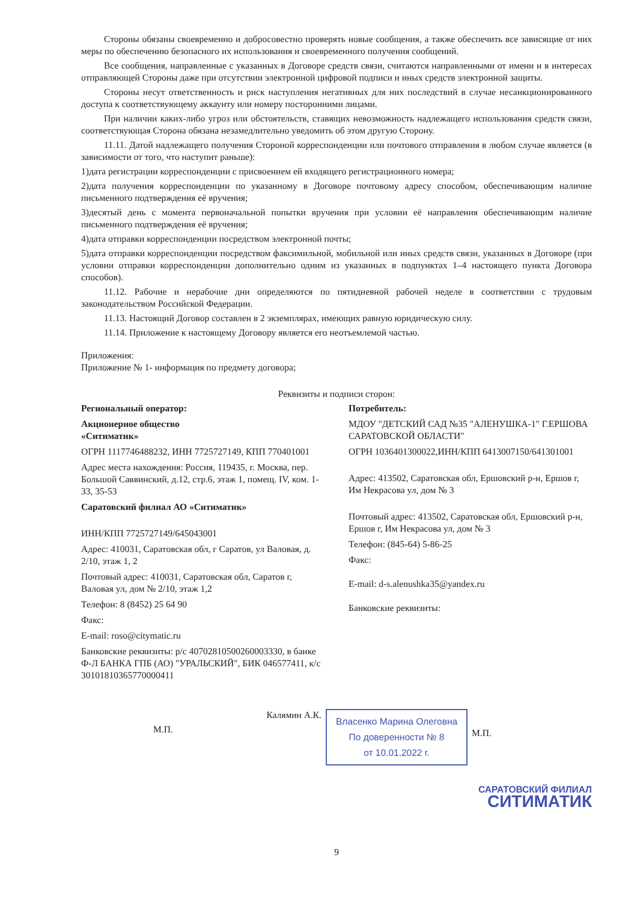Стороны обязаны своевременно и добросовестно проверять новые сообщения, а также обеспечить все зависящие от них меры по обеспечению безопасного их использования и своевременного получения сообщений.
Все сообщения, направленные с указанных в Договоре средств связи, считаются направленными от имени и в интересах отправляющей Стороны даже при отсутствии электронной цифровой подписи и иных средств электронной защиты.
Стороны несут ответственность и риск наступления негативных для них последствий в случае несанкционированного доступа к соответствующему аккаунту или номеру посторонними лицами.
При наличии каких-либо угроз или обстоятельств, ставящих невозможность надлежащего использования средств связи, соответствующая Сторона обязана незамедлительно уведомить об этом другую Сторону.
11.11. Датой надлежащего получения Стороной корреспонденции или почтового отправления в любом случае является (в зависимости от того, что наступит раньше):
1)дата регистрации корреспонденции с присвоением ей входящего регистрационного номера;
2)дата получения корреспонденции по указанному в Договоре почтовому адресу способом, обеспечивающим наличие письменного подтверждения её вручения;
3)десятый день с момента первоначальной попытки вручения при условии её направления обеспечивающим наличие письменного подтверждения её вручения;
4)дата отправки корреспонденции посредством электронной почты;
5)дата отправки корреспонденции посредством факсимильной, мобильной или иных средств связи, указанных в Договоре (при условии отправки корреспонденции дополнительно одним из указанных в подпунктах 1–4 настоящего пункта Договора способов).
11.12. Рабочие и нерабочие дни определяются по пятидневной рабочей неделе в соответствии с трудовым законодательством Российской Федерации.
11.13. Настоящий Договор составлен в 2 экземплярах, имеющих равную юридическую силу.
11.14. Приложение к настоящему Договору является его неотъемлемой частью.
Приложения:
Приложение № 1- информация по предмету договора;
Реквизиты и подписи сторон:
Региональный оператор:
Акционерное общество
«Ситиматик»
ОГРН 1117746488232, ИНН 7725727149, КПП 770401001
Адрес места нахождения: Россия, 119435, г. Москва, пер. Большой Саввинский, д.12, стр.6, этаж 1, помещ. IV, ком. 1-33, 35-53
Саратовский филиал АО «Ситиматик»
ИНН/КПП 7725727149/645043001
Адрес: 410031, Саратовская обл, г Саратов, ул Валовая, д. 2/10, этаж 1, 2
Почтовый адрес: 410031, Саратовская обл, Саратов г, Валовая ул, дом № 2/10, этаж 1,2
Телефон: 8 (8452) 25 64 90
Факс:
E-mail: roso@citymatic.ru
Банковские реквизиты: р/с 40702810500260003330, в банке Ф-Л БАНКА ГПБ (АО) "УРАЛЬСКИЙ", БИК 046577411, к/с 30101810365770000411
Потребитель:
МДОУ "ДЕТСКИЙ САД №35 "АЛЕНУШКА-1" Г.ЕРШОВА САРАТОВСКОЙ ОБЛАСТИ"
ОГРН 1036401300022,ИНН/КПП 6413007150/641301001
Адрес: 413502, Саратовская обл, Ершовский р-н, Ершов г, Им Некрасова ул, дом № 3
Почтовый адрес: 413502, Саратовская обл, Ершовский р-н, Ершов г, Им Некрасова ул, дом № 3
Телефон: (845-64) 5-86-25
Факс:
E-mail: d-s.alenushka35@yandex.ru
Банковские реквизиты:
Калямин А.К.
М.П.
Власенко Марина Олеговна
По доверенности № 8
от 10.01.2022 г.
М.П.
САРАТОВСКИЙ ФИЛИАЛ
СИТИМАТИК
9